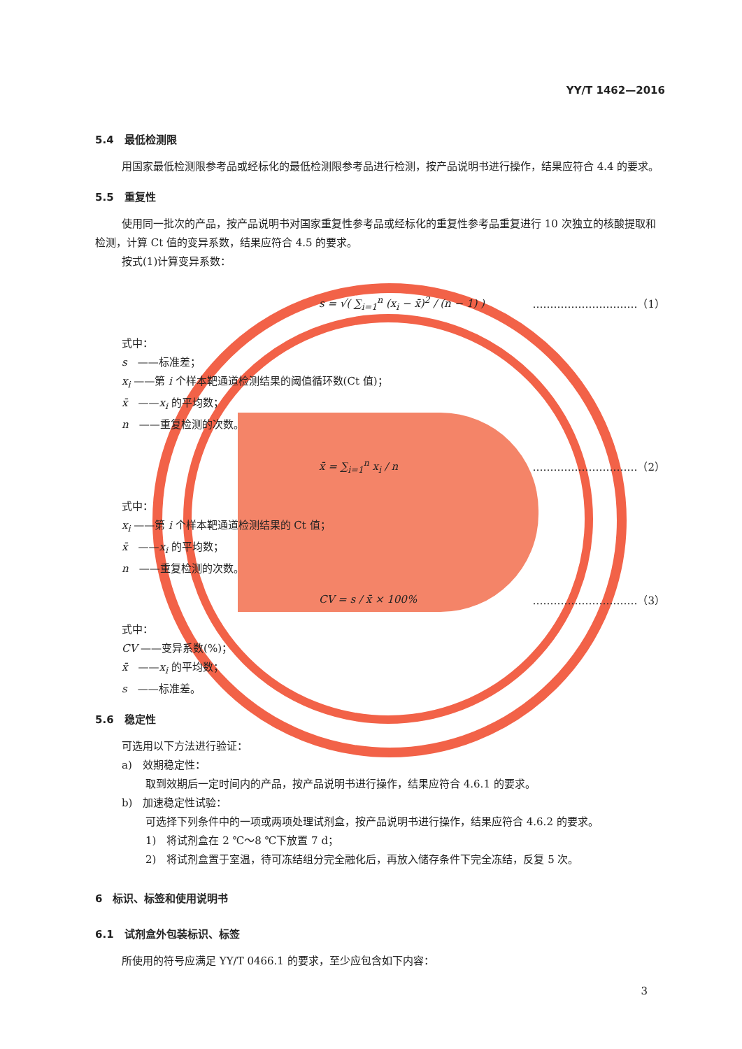YY/T 1462—2016
5.4　最低检测限
用国家最低检测限参考品或经标化的最低检测限参考品进行检测，按产品说明书进行操作，结果应符合 4.4 的要求。
5.5　重复性
使用同一批次的产品，按产品说明书对国家重复性参考品或经标化的重复性参考品重复进行 10 次独立的核酸提取和检测，计算 Ct 值的变异系数，结果应符合 4.5 的要求。
按式(1)计算变异系数：
s = √( ∑<sub>i=1</sub><sup>n</sup> (x<sub>i</sub> − x̄)<sup>2</sup> / (n − 1) ) …………………………（1）
式中：
s　——标准差；
x<sub>i</sub> ——第 i 个样本靶通道检测结果的阈值循环数(Ct 值)；
x̄　——x<sub>i</sub> 的平均数；
n　——重复检测的次数。
x̄ = ∑<sub>i=1</sub><sup>n</sup> x<sub>i</sub> / n …………………………（2）
式中：
x<sub>i</sub> ——第 i 个样本靶通道检测结果的 Ct 值；
x̄　——x<sub>i</sub> 的平均数；
n　——重复检测的次数。
CV = s / x̄ × 100% …………………………（3）
式中：
CV ——变异系数(%)；
x̄　——x<sub>i</sub> 的平均数；
s　——标准差。
5.6　稳定性
可选用以下方法进行验证：
a)　效期稳定性：
取到效期后一定时间内的产品，按产品说明书进行操作，结果应符合 4.6.1 的要求。
b)　加速稳定性试验：
可选择下列条件中的一项或两项处理试剂盒，按产品说明书进行操作，结果应符合 4.6.2 的要求。
1)　将试剂盒在 2 ℃～8 ℃下放置 7 d；
2)　将试剂盒置于室温，待可冻结组分完全融化后，再放入储存条件下完全冻结，反复 5 次。
6　标识、标签和使用说明书
6.1　试剂盒外包装标识、标签
所使用的符号应满足 YY/T 0466.1 的要求，至少应包含如下内容：
3